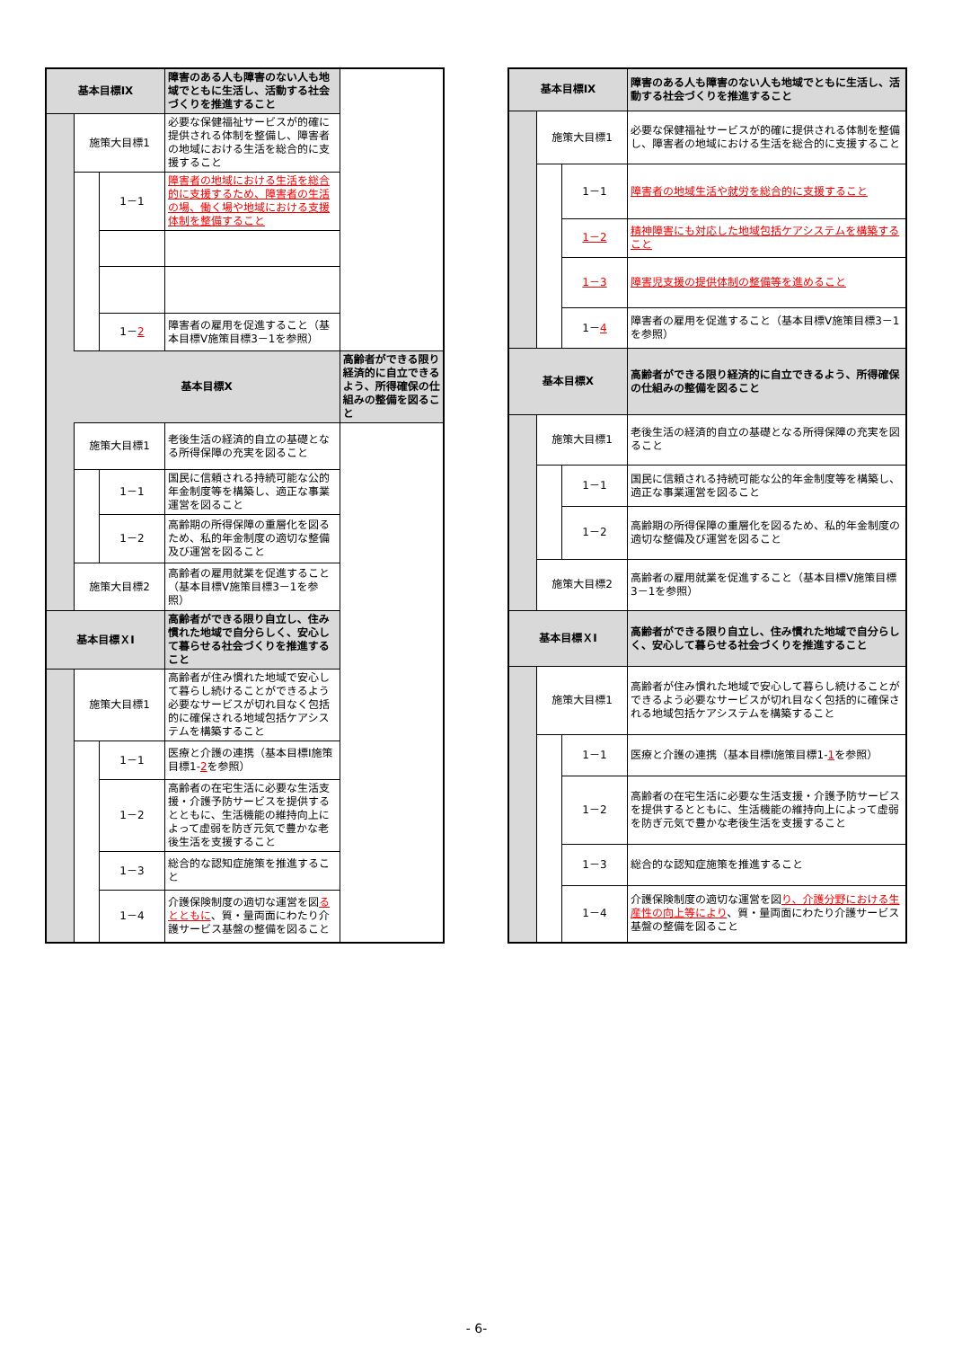| 基本目標Ⅸ | | | 障害のある人も障害のない人も地域でともに生活し、活動する社会づくりを推進すること | |
| | 施策大目標1 | | 必要な保健福祉サービスが的確に提供される体制を整備し、障害者の地域における生活を総合的に支援すること | |
| | | 1－1 | 障害者の地域における生活を総合的に支援するため、障害者の生活の場、働く場や地域における支援体制を整備すること | |
| | | 1－ 2 | 障害者の雇用を促進すること（基本目標Ⅴ施策目標3－1を参照） | |
| | 基本目標Ⅹ | | | 高齢者ができる限り経済的に自立できるよう、所得確保の仕組みの整備を図ること |
| | 施策大目標1 | | 老後生活の経済的自立の基礎となる所得保障の充実を図ること | |
| | | 1－1 | 国民に信頼される持続可能な公的年金制度等を構築し、適正な事業運営を図ること | |
| | | 1－2 | 高齢期の所得保障の重層化を図るため、私的年金制度の適切な整備及び運営を図ること | |
| | 施策大目標2 | | 高齢者の雇用就業を促進すること（基本目標Ⅴ施策目標3－1を参照） | |
| 基本目標ＸⅠ | | | 高齢者ができる限り自立し、住み慣れた地域で自分らしく、安心して暮らせる社会づくりを推進すること | |
| | 施策大目標1 | | 高齢者が住み慣れた地域で安心して暮らし続けることができるよう必要なサービスが切れ目なく包括的に確保される地域包括ケアシステムを構築すること | |
| | | 1－1 | 医療と介護の連携（基本目標Ⅰ施策目標1- 2 を参照） | |
| | | 1－2 | 高齢者の在宅生活に必要な生活支援・介護予防サービスを提供するとともに、生活機能の維持向上によって虚弱を防ぎ元気で豊かな老後生活を支援すること | |
| | | 1－3 | 総合的な認知症施策を推進すること | |
| | | 1－4 | 介護保険制度の適切な運営を図 るとともに 、質・量両面にわたり介護サービス基盤の整備を図ること | |
| 基本目標Ⅸ | | | 障害のある人も障害のない人も地域でともに生活し、活動する社会づくりを推進すること |
| | 施策大目標1 | | 必要な保健福祉サービスが的確に提供される体制を整備し、障害者の地域における生活を総合的に支援すること |
| | | 1－1 | 障害者の地域生活や就労を総合的に支援すること |
| | | 1－2 | 精神障害にも対応した地域包括ケアシステムを構築すること |
| | | 1－3 | 障害児支援の提供体制の整備等を進めること |
| | | 1－ 4 | 障害者の雇用を促進すること（基本目標Ⅴ施策目標3－1を参照） |
| 基本目標Ⅹ | | | 高齢者ができる限り経済的に自立できるよう、所得確保の仕組みの整備を図ること |
| | 施策大目標1 | | 老後生活の経済的自立の基礎となる所得保障の充実を図ること |
| | | 1－1 | 国民に信頼される持続可能な公的年金制度等を構築し、適正な事業運営を図ること |
| | | 1－2 | 高齢期の所得保障の重層化を図るため、私的年金制度の適切な整備及び運営を図ること |
| | 施策大目標2 | | 高齢者の雇用就業を促進すること（基本目標Ⅴ施策目標3－1を参照） |
| 基本目標ＸⅠ | | | 高齢者ができる限り自立し、住み慣れた地域で自分らしく、安心して暮らせる社会づくりを推進すること |
| | 施策大目標1 | | 高齢者が住み慣れた地域で安心して暮らし続けることができるよう必要なサービスが切れ目なく包括的に確保される地域包括ケアシステムを構築すること |
| | | 1－1 | 医療と介護の連携（基本目標Ⅰ施策目標1- 1 を参照） |
| | | 1－2 | 高齢者の在宅生活に必要な生活支援・介護予防サービスを提供するとともに、生活機能の維持向上によって虚弱を防ぎ元気で豊かな老後生活を支援すること |
| | | 1－3 | 総合的な認知症施策を推進すること |
| | | 1－4 | 介護保険制度の適切な運営を図 り、介護分野における生産性の向上等により 、質・量両面にわたり介護サービス基盤の整備を図ること |
- 6-